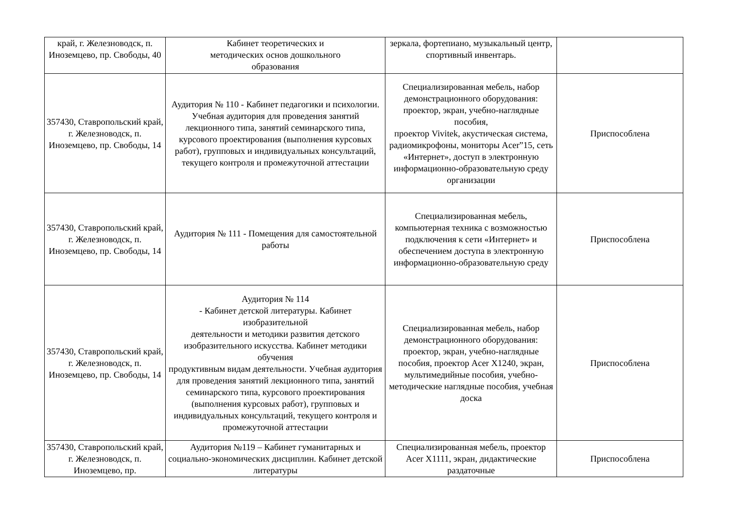| край, г. Железноводск, п. Иноземцево, пр. Свободы, 40 | Кабинет теоретических и методических основ дошкольного образования | зеркала, фортепиано, музыкальный центр, спортивный инвентарь. | |
| 357430, Ставропольский край, г. Железноводск, п. Иноземцево, пр. Свободы, 14 | Аудитория № 110 - Кабинет педагогики и психологии. Учебная аудитория для проведения занятий лекционного типа, занятий семинарского типа, курсового проектирования (выполнения курсовых работ), групповых и индивидуальных консультаций, текущего контроля и промежуточной аттестации | Специализированная мебель, набор демонстрационного оборудования: проектор, экран, учебно-наглядные пособия, проектор Vivitek, акустическая система, радиомикрофоны, мониторы Acer”15, сеть «Интернет», доступ в электронную информационно-образовательную среду организации | Приспособлена |
| 357430, Ставропольский край, г. Железноводск, п. Иноземцево, пр. Свободы, 14 | Аудитория № 111 - Помещения для самостоятельной работы | Специализированная мебель, компьютерная техника с возможностью подключения к сети «Интернет» и обеспечением доступа в электронную информационно-образовательную среду | Приспособлена |
| 357430, Ставропольский край, г. Железноводск, п. Иноземцево, пр. Свободы, 14 | Аудитория № 114 - Кабинет детской литературы. Кабинет изобразительной деятельности и методики развития детского изобразительного искусства. Кабинет методики обучения продуктивным видам деятельности. Учебная аудитория для проведения занятий лекционного типа, занятий семинарского типа, курсового проектирования (выполнения курсовых работ), групповых и индивидуальных консультаций, текущего контроля и промежуточной аттестации | Специализированная мебель, набор демонстрационного оборудования: проектор, экран, учебно-наглядные пособия, проектор Acer X1240, экран, мультимедийные пособия, учебно-методические наглядные пособия, учебная доска | Приспособлена |
| 357430, Ставропольский край, г. Железноводск, п. Иноземцево, пр. | Аудитория №119 – Кабинет гуманитарных и социально-экономических дисциплин. Кабинет детской литературы | Специализированная мебель, проектор Acer X1111, экран, дидактические раздаточные | Приспособлена |